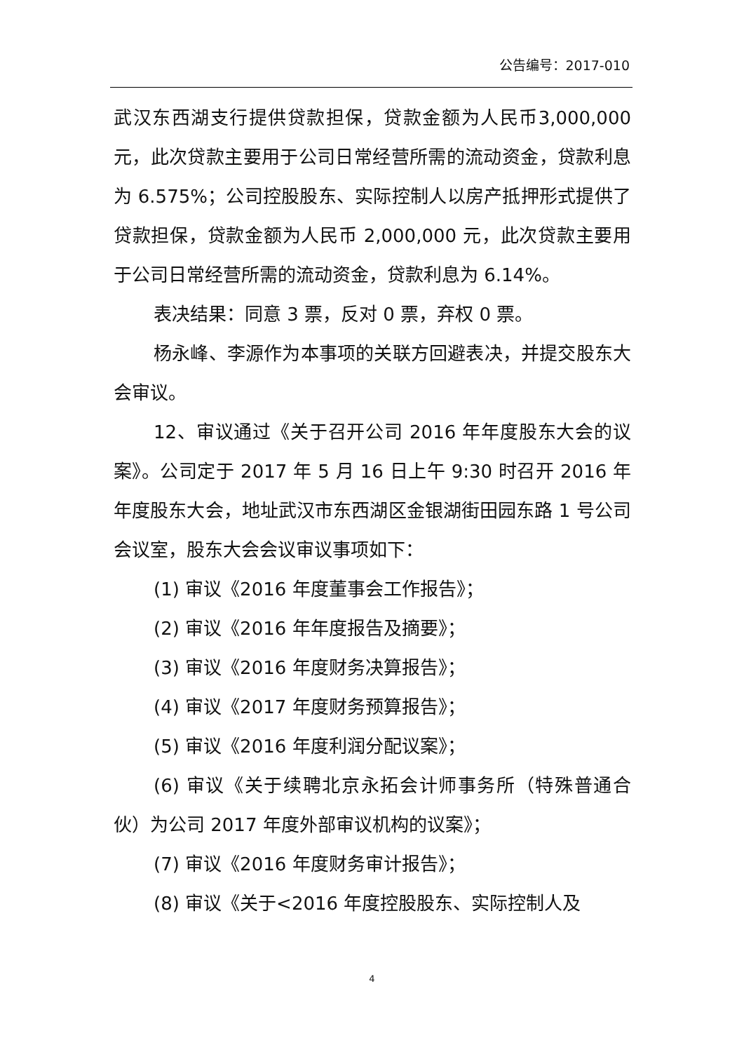公告编号：2017-010
武汉东西湖支行提供贷款担保，贷款金额为人民币3,000,000 元，此次贷款主要用于公司日常经营所需的流动资金，贷款利息为 6.575%；公司控股股东、实际控制人以房产抵押形式提供了贷款担保，贷款金额为人民币 2,000,000 元，此次贷款主要用于公司日常经营所需的流动资金，贷款利息为 6.14%。
表决结果：同意 3 票，反对 0 票，弃权 0 票。
杨永峰、李源作为本事项的关联方回避表决，并提交股东大会审议。
12、审议通过《关于召开公司 2016 年年度股东大会的议案》。公司定于 2017 年 5 月 16 日上午 9:30 时召开 2016 年年度股东大会，地址武汉市东西湖区金银湖街田园东路 1 号公司会议室，股东大会会议审议事项如下：
(1) 审议《2016 年度董事会工作报告》；
(2) 审议《2016 年年度报告及摘要》；
(3) 审议《2016 年度财务决算报告》；
(4) 审议《2017 年度财务预算报告》；
(5) 审议《2016 年度利润分配议案》；
(6) 审议《关于续聘北京永拓会计师事务所（特殊普通合伙）为公司 2017 年度外部审议机构的议案》；
(7) 审议《2016 年度财务审计报告》；
(8) 审议《关于<2016 年度控股股东、实际控制人及
4